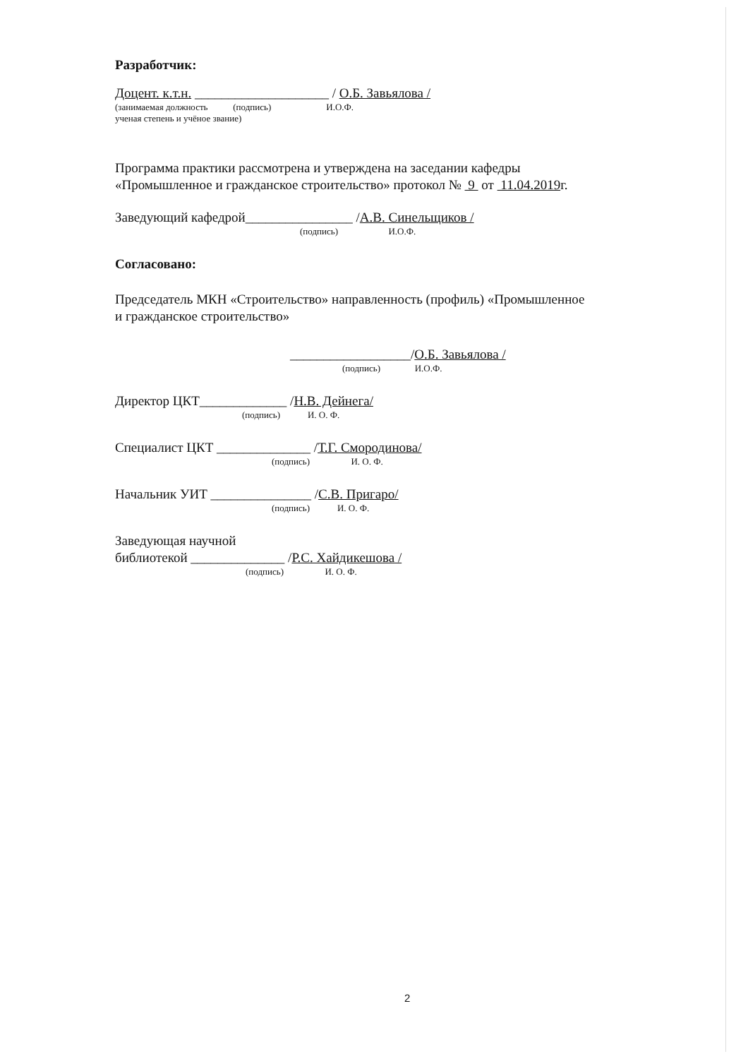Разработчик:
Доцент. к.т.н. ____________________ / О.Б. Завьялова /
(занимаемая должность (подпись) И.О.Ф.
ученая степень и учёное звание)
Программа практики рассмотрена и утверждена на заседании кафедры
«Промышленное и гражданское строительство» протокол № 9 от 11.04.2019г.
Заведующий кафедрой________________ /А.В. Синельщиков /
(подпись) И.О.Ф.
Согласовано:
Председатель МКН «Строительство» направленность (профиль) «Промышленное
и гражданское строительство»
__________________/О.Б. Завьялова /
(подпись) И.О.Ф.
Директор ЦКТ_____________ /Н.В. Дейнега/
(подпись) И. О. Ф.
Специалист ЦКТ ______________ /Т.Г. Смородинова/
(подпись) И. О. Ф.
Начальник УИТ _______________ /С.В. Пригаро/
(подпись) И. О. Ф.
Заведующая научной
библиотекой ______________ /Р.С. Хайдикешова /
(подпись) И. О. Ф.
2